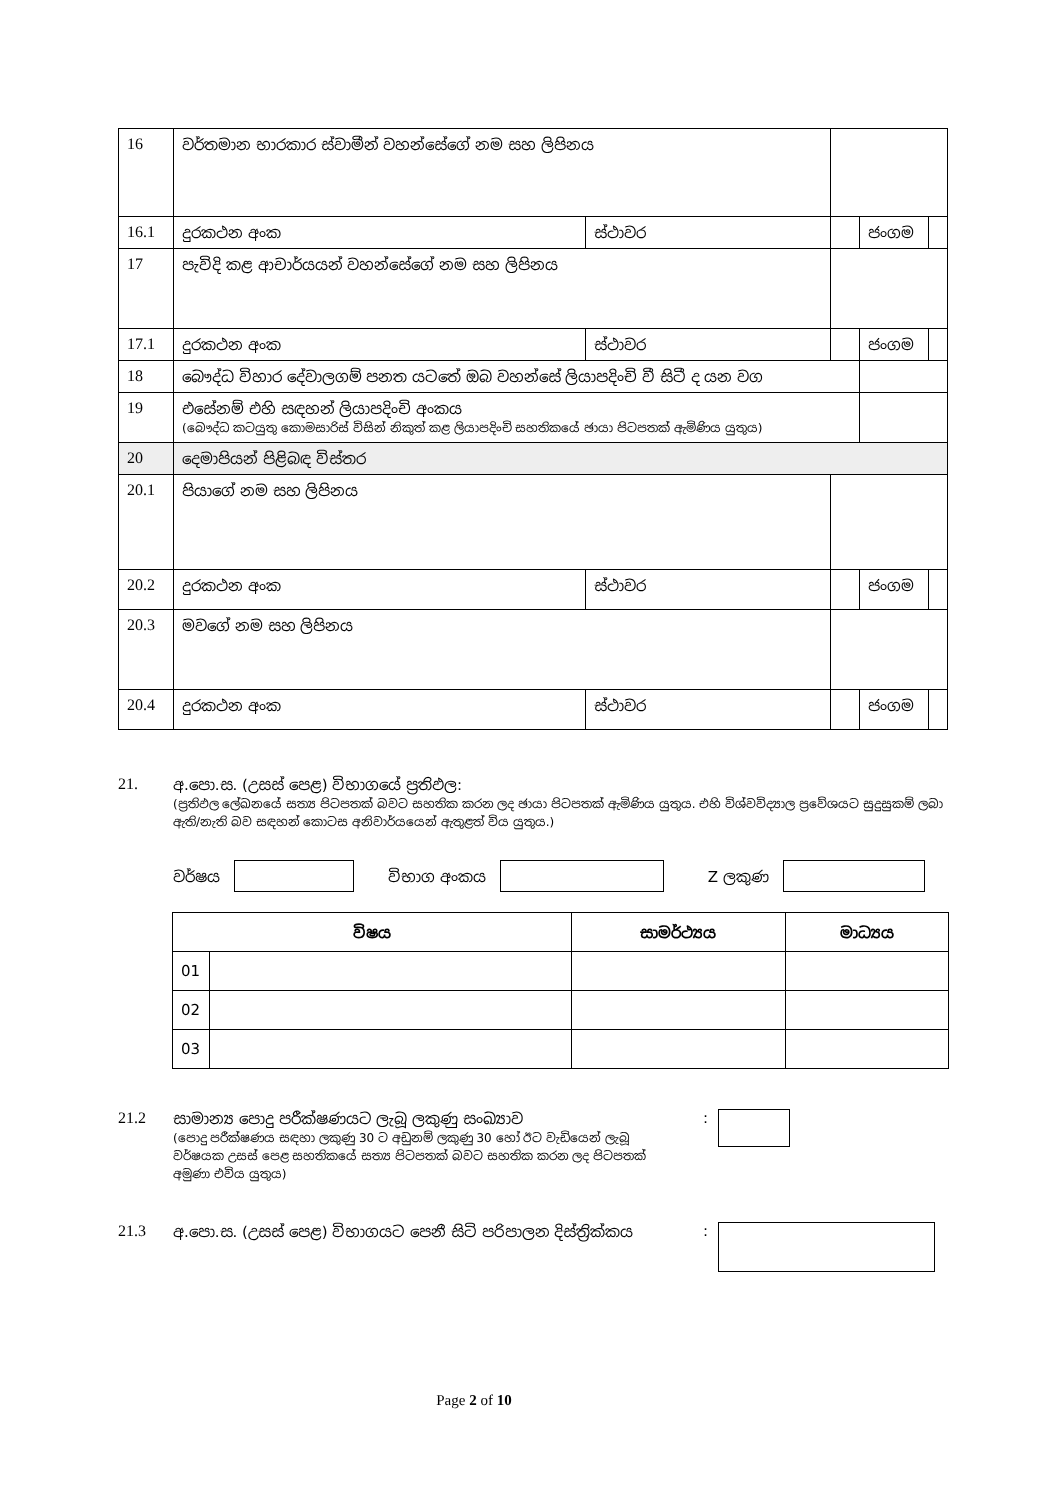| 16 | වර්තමාන භාරකාර ස්වාමීන් වහන්සේගේ නම සහ ලිපිනය | | | | |
| 16.1 | දුරකථන අංක | ස්ථාවර | | ජංගම | |
| 17 | පැවිදි කළ ආචාර්යයන් වහන්සේගේ නම සහ ලිපිනය | | | | |
| 17.1 | දුරකථන අංක | ස්ථාවර | | ජංගම | |
| 18 | බෞද්ධ විහාර දේවාලගම් පනත යටතේ ඔබ වහන්සේ ලියාපදිංචි වී සිටී ද යන වග | | | | |
| 19 | එසේනම් එහි සඳහන් ලියාපදිංචි අංකය (බෞද්ධ කටයුතු කොමසාරිස් විසින් නිකුත් කළ ලියාපදිංචි සහතිකයේ ඡායා පිටපතක් ඇමිණිය යුතුය) | | | | |
| 20 | දෙමාපියන් පිළිබඳ විස්තර | | | | |
| 20.1 | පියාගේ නම සහ ලිපිනය | | | | |
| 20.2 | දුරකථන අංක | ස්ථාවර | | ජංගම | |
| 20.3 | මවගේ නම සහ ලිපිනය | | | | |
| 20.4 | දුරකථන අංක | ස්ථාවර | | ජංගම | |
21. අ.පො.ස. (උසස් පෙළ) විභාගයේ ප්‍රතිඵල:
(ප්‍රතිඵල ලේඛනයේ සත්‍ය පිටපතක් බවට සහතික කරන ලද ඡායා පිටපතක් ඇමිණිය යුතුය. එහි විශ්වවිද්‍යාල ප්‍රවේශයට සුදුසුකම් ලබා ඇති/නැති බව සඳහන් කොටස අනිවාර්යයෙන් ඇතුළත් විය යුතුය.)
වර්ෂය විභාග අංකය Z ලකුණ
| විෂය | | සාමර්ථ්‍යය | මාධ්‍යය |
| --- | --- | --- | --- |
| 01 | | | |
| 02 | | | |
| 03 | | | |
21.2 සාමාන්‍ය පොදු පරීක්ෂණයට ලැබූ ලකුණු සංඛ්‍යාව
(පොදු පරීක්ෂණය සඳහා ලකුණු 30 ට අඩුනම් ලකුණු 30 හෝ ඊට වැඩියෙන් ලැබූ වර්ෂයක උසස් පෙළ සහතිකයේ සත්‍ය පිටපතක් බවට සහතික කරන ලද පිටපතක් අමුණා එවිය යුතුය)
:
21.3 අ.පො.ස. (උසස් පෙළ) විභාගයට පෙනී සිටි පරිපාලන දිස්ත්‍රික්කය
:
Page 2 of 10